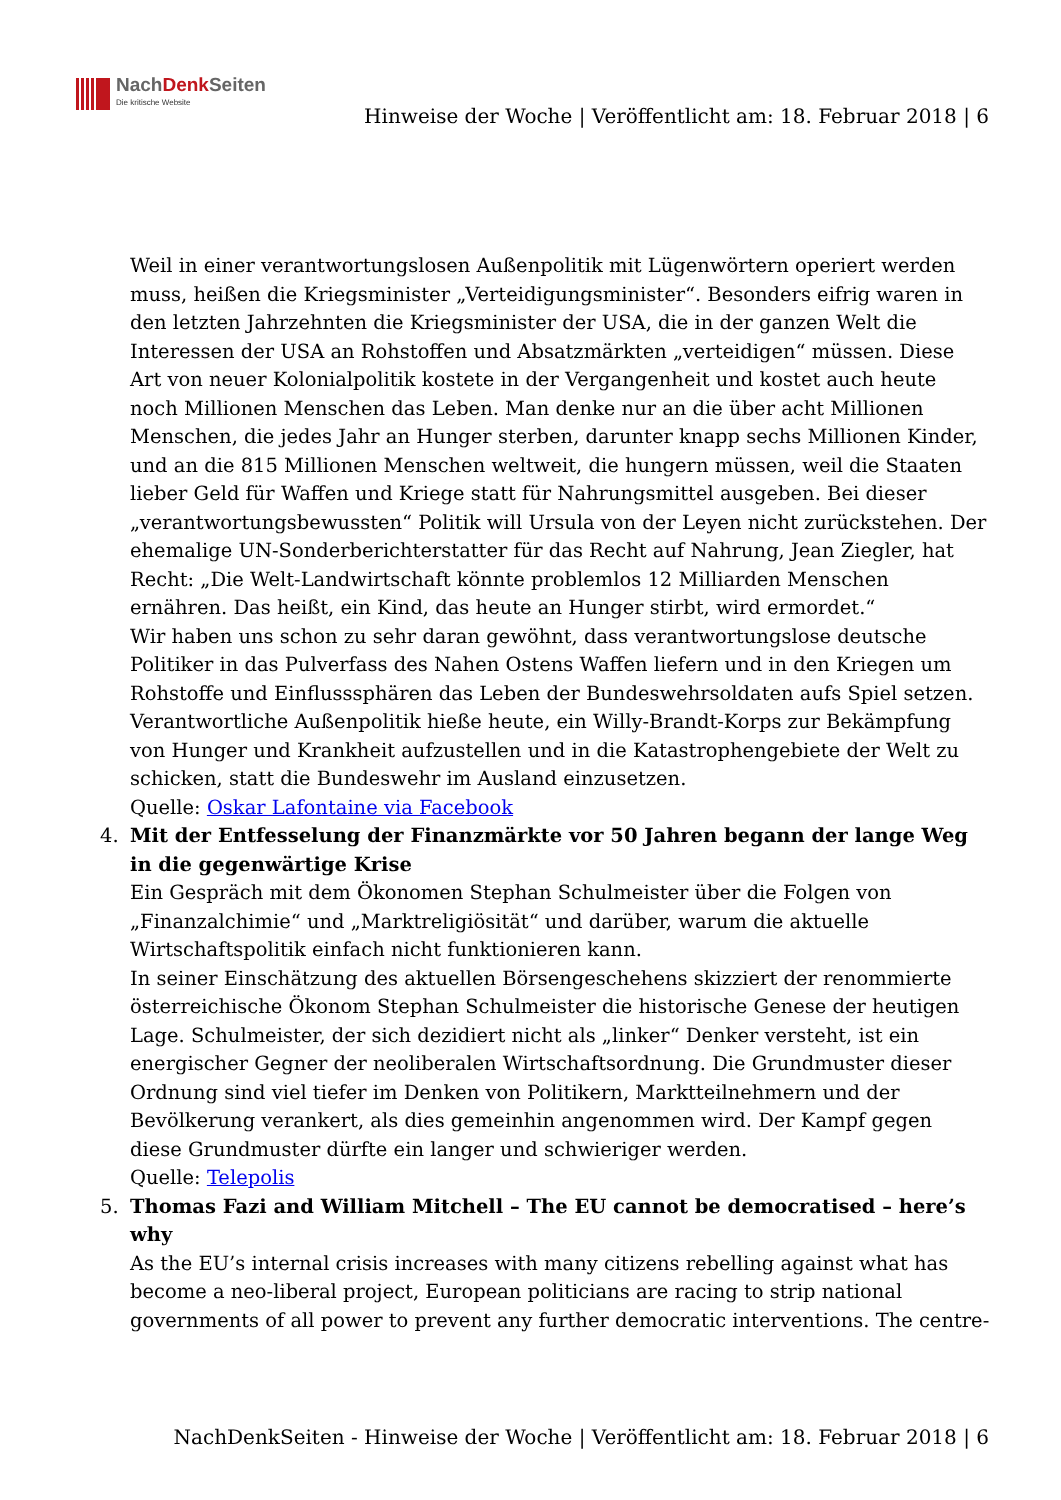NachDenk Seiten
Die kritische Website
Hinweise der Woche | Veröffentlicht am: 18. Februar 2018 | 6
Weil in einer verantwortungslosen Außenpolitik mit Lügenwörtern operiert werden muss, heißen die Kriegsminister „Verteidigungsminister“. Besonders eifrig waren in den letzten Jahrzehnten die Kriegsminister der USA, die in der ganzen Welt die Interessen der USA an Rohstoffen und Absatzmärkten „verteidigen“ müssen. Diese Art von neuer Kolonialpolitik kostete in der Vergangenheit und kostet auch heute noch Millionen Menschen das Leben. Man denke nur an die über acht Millionen Menschen, die jedes Jahr an Hunger sterben, darunter knapp sechs Millionen Kinder, und an die 815 Millionen Menschen weltweit, die hungern müssen, weil die Staaten lieber Geld für Waffen und Kriege statt für Nahrungsmittel ausgeben. Bei dieser „verantwortungsbewussten“ Politik will Ursula von der Leyen nicht zurückstehen. Der ehemalige UN-Sonderberichterstatter für das Recht auf Nahrung, Jean Ziegler, hat Recht: „Die Welt-Landwirtschaft könnte problemlos 12 Milliarden Menschen ernähren. Das heißt, ein Kind, das heute an Hunger stirbt, wird ermordet.“
Wir haben uns schon zu sehr daran gewöhnt, dass verantwortungslose deutsche Politiker in das Pulverfass des Nahen Ostens Waffen liefern und in den Kriegen um Rohstoffe und Einflusssphären das Leben der Bundeswehrsoldaten aufs Spiel setzen. Verantwortliche Außenpolitik hieße heute, ein Willy-Brandt-Korps zur Bekämpfung von Hunger und Krankheit aufzustellen und in die Katastrophengebiete der Welt zu schicken, statt die Bundeswehr im Ausland einzusetzen.
Quelle: Oskar Lafontaine via Facebook
4. Mit der Entfesselung der Finanzmärkte vor 50 Jahren begann der lange Weg in die gegenwärtige Krise
Ein Gespräch mit dem Ökonomen Stephan Schulmeister über die Folgen von „Finanzalchimie“ und „Marktreligiösität“ und darüber, warum die aktuelle Wirtschaftspolitik einfach nicht funktionieren kann.
In seiner Einschätzung des aktuellen Börsengeschehens skizziert der renommierte österreichische Ökonom Stephan Schulmeister die historische Genese der heutigen Lage. Schulmeister, der sich dezidiert nicht als „linker“ Denker versteht, ist ein energischer Gegner der neoliberalen Wirtschaftsordnung. Die Grundmuster dieser Ordnung sind viel tiefer im Denken von Politikern, Marktteilnehmern und der Bevölkerung verankert, als dies gemeinhin angenommen wird. Der Kampf gegen diese Grundmuster dürfte ein langer und schwieriger werden.
Quelle: Telepolis
5. Thomas Fazi and William Mitchell – The EU cannot be democratised – here’s why
As the EU’s internal crisis increases with many citizens rebelling against what has become a neo-liberal project, European politicians are racing to strip national governments of all power to prevent any further democratic interventions. The centre-
NachDenkSeiten - Hinweise der Woche | Veröffentlicht am: 18. Februar 2018 | 6